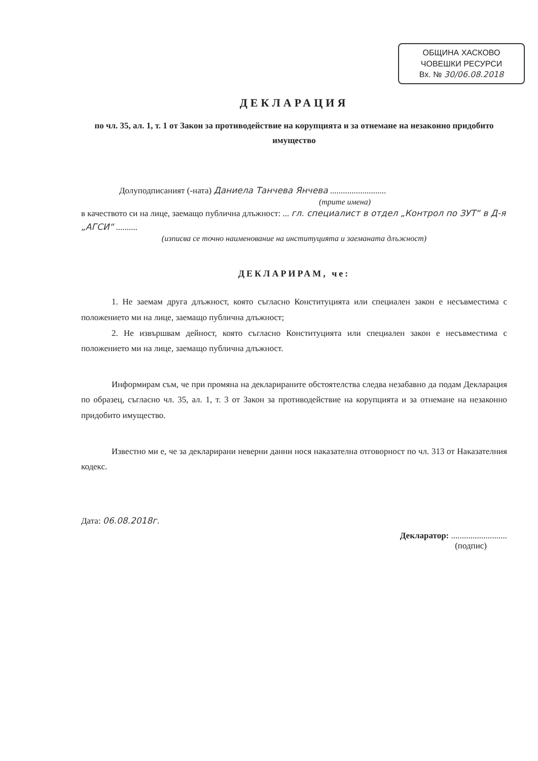ОБЩИНА ХАСКОВО
ЧОВЕШКИ РЕСУРСИ
Вх. № 30/06.08.2018
ДЕКЛАРАЦИЯ
по чл. 35, ал. 1, т. 1 от Закон за противодействие на корупцията и за отнемане на незаконно придобито имущество
Долуподписаният (-ната) Даниела Танчева Янчева ..........................
(трите имена)
в качеството си на лице, заемащо публична длъжност: ... гл. специалист в отдел „Контрол по ЗУТ“ в Д-я „АГСИ“ ..........
(изписва се точно наименование на институцията и заеманата длъжност)
ДЕКЛАРИРАМ, че:
1. Не заемам друга длъжност, която съгласно Конституцията или специален закон е несъвместима с положението ми на лице, заемащо публична длъжност;
2. Не извършвам дейност, която съгласно Конституцията или специален закон е несъвместима с положението ми на лице, заемащо публична длъжност.
Информирам съм, че при промяна на декларираните обстоятелства следва незабавно да подам Декларация по образец, съгласно чл. 35, ал. 1, т. 3 от Закон за противодействие на корупцията и за отнемане на незаконно придобито имущество.
Известно ми е, че за декларирани неверни данни нося наказателна отговорност по чл. 313 от Наказателния кодекс.
Дата: 06.08.2018г.
Декларатор: ..........................
(подпис)